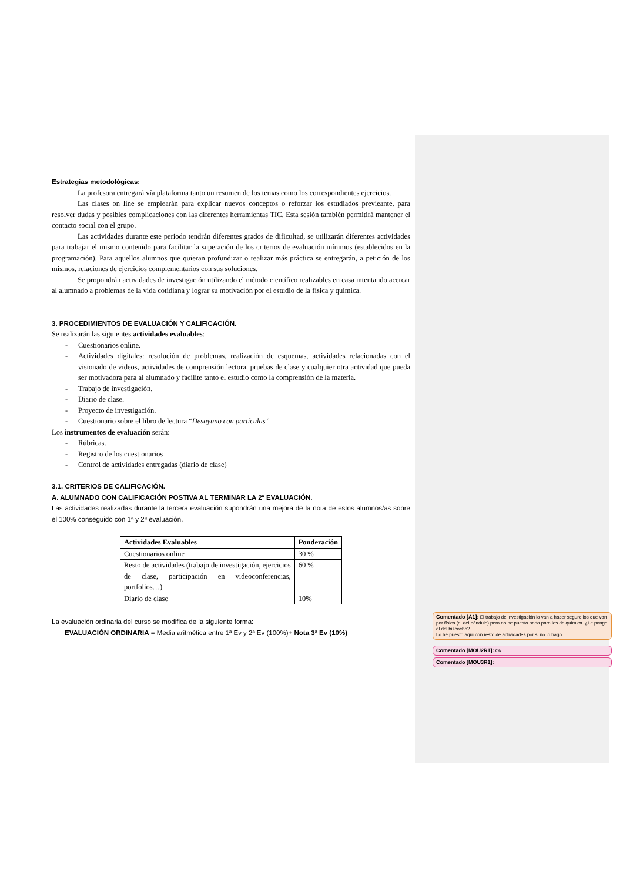Estrategias metodológicas:
La profesora entregará vía plataforma tanto un resumen de los temas como los correspondientes ejercicios.
Las clases on line se emplearán para explicar nuevos conceptos o reforzar los estudiados previeante, para resolver dudas y posibles complicaciones con las diferentes herramientas TIC. Esta sesión también permitirá mantener el contacto social con el grupo.
Las actividades durante este periodo tendrán diferentes grados de dificultad, se utilizarán diferentes actividades para trabajar el mismo contenido para facilitar la superación de los criterios de evaluación mínimos (establecidos en la programación). Para aquellos alumnos que quieran profundizar o realizar más práctica se entregarán, a petición de los mismos, relaciones de ejercicios complementarios con sus soluciones.
Se propondrán actividades de investigación utilizando el método científico realizables en casa intentando acercar al alumnado a problemas de la vida cotidiana y lograr su motivación por el estudio de la física y química.
3. PROCEDIMIENTOS DE EVALUACIÓN Y CALIFICACIÓN.
Se realizarán las siguientes actividades evaluables:
- Cuestionarios online.
-
Actividades digitales: resolución de problemas, realización de esquemas, actividades relacionadas con el visionado de videos, actividades de comprensión lectora, pruebas de clase y cualquier otra actividad que pueda ser motivadora para al alumnado y facilite tanto el estudio como la comprensión de la materia.
- Trabajo de investigación.
- Diario de clase.
- Proyecto de investigación.
- Cuestionario sobre el libro de lectura “Desayuno con partículas”
Los instrumentos de evaluación serán:
- Rúbricas.
- Registro de los cuestionarios
- Control de actividades entregadas (diario de clase)
3.1. CRITERIOS DE CALIFICACIÓN.
A. ALUMNADO CON CALIFICACIÓN POSTIVA AL TERMINAR LA 2ª EVALUACIÓN.
Las actividades realizadas durante la tercera evaluación supondrán una mejora de la nota de estos alumnos/as sobre el 100% conseguido con 1ª y 2ª evaluación.
| Actividades Evaluables | Ponderación |
| --- | --- |
| Cuestionarios online | 30 % |
| Resto de actividades (trabajo de investigación, ejercicios de clase, participación en videoconferencias, portfolios…) | 60 % |
| Diario de clase | 10% |
La evaluación ordinaria del curso se modifica de la siguiente forma:
EVALUACIÓN ORDINARIA = Media aritmética entre 1ª Ev y 2ª Ev (100%)+ Nota 3ª Ev (10%)
Comentado [A1]: El trabajo de investigación lo van a hacer seguro los que van por física (el del péndulo) pero no he puesto nada para los de química. ¿Le pongo el del bizcocho?
Lo he puesto aquí con resto de actividades por si no lo hago.
Comentado [MOU2R1]: Ok
Comentado [MOU3R1]: